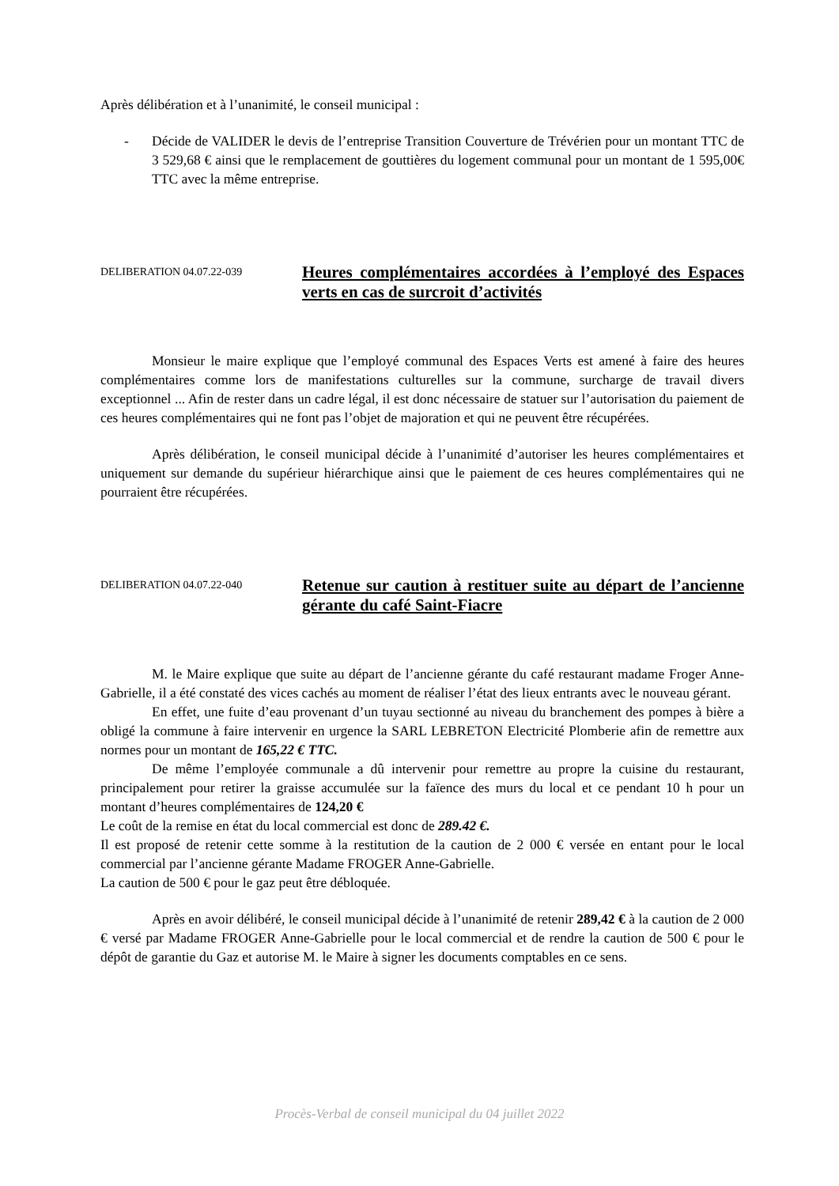Après délibération et à l’unanimité, le conseil municipal :
- Décide de VALIDER le devis de l’entreprise Transition Couverture de Trévérien pour un montant TTC de 3 529,68 € ainsi que le remplacement de gouttières du logement communal pour un montant de 1 595,00€ TTC avec la même entreprise.
DELIBERATION 04.07.22-039
Heures complémentaires accordées à l’employé des Espaces verts en cas de surcroit d’activités
Monsieur le maire explique que l’employé communal des Espaces Verts est amené à faire des heures complémentaires comme lors de manifestations culturelles sur la commune, surcharge de travail divers exceptionnel ... Afin de rester dans un cadre légal, il est donc nécessaire de statuer sur l’autorisation du paiement de ces heures complémentaires qui ne font pas l’objet de majoration et qui ne peuvent être récupérées.
Après délibération, le conseil municipal décide à l’unanimité d’autoriser les heures complémentaires et uniquement sur demande du supérieur hiérarchique ainsi que le paiement de ces heures complémentaires qui ne pourraient être récupérées.
DELIBERATION 04.07.22-040
Retenue sur caution à restituer suite au départ de l’ancienne gérante du café Saint-Fiacre
M. le Maire explique que suite au départ de l’ancienne gérante du café restaurant madame Froger Anne-Gabrielle, il a été constaté des vices cachés au moment de réaliser l’état des lieux entrants avec le nouveau gérant.
En effet, une fuite d’eau provenant d’un tuyau sectionné au niveau du branchement des pompes à bière a obligé la commune à faire intervenir en urgence la SARL LEBRETON Electricité Plomberie afin de remettre aux normes pour un montant de 165,22 € TTC.
De même l’employée communale a dû intervenir pour remettre au propre la cuisine du restaurant, principalement pour retirer la graisse accumulée sur la faïence des murs du local et ce pendant 10 h pour un montant d’heures complémentaires de 124,20 €
Le coût de la remise en état du local commercial est donc de 289.42 €.
Il est proposé de retenir cette somme à la restitution de la caution de 2 000 € versée en entant pour le local commercial par l’ancienne gérante Madame FROGER Anne-Gabrielle.
La caution de 500 € pour le gaz peut être débloquée.
Après en avoir délibéré, le conseil municipal décide à l’unanimité de retenir 289,42 € à la caution de 2 000 € versé par Madame FROGER Anne-Gabrielle pour le local commercial et de rendre la caution de 500 € pour le dépôt de garantie du Gaz et autorise M. le Maire à signer les documents comptables en ce sens.
Procès-Verbal de conseil municipal du 04 juillet 2022